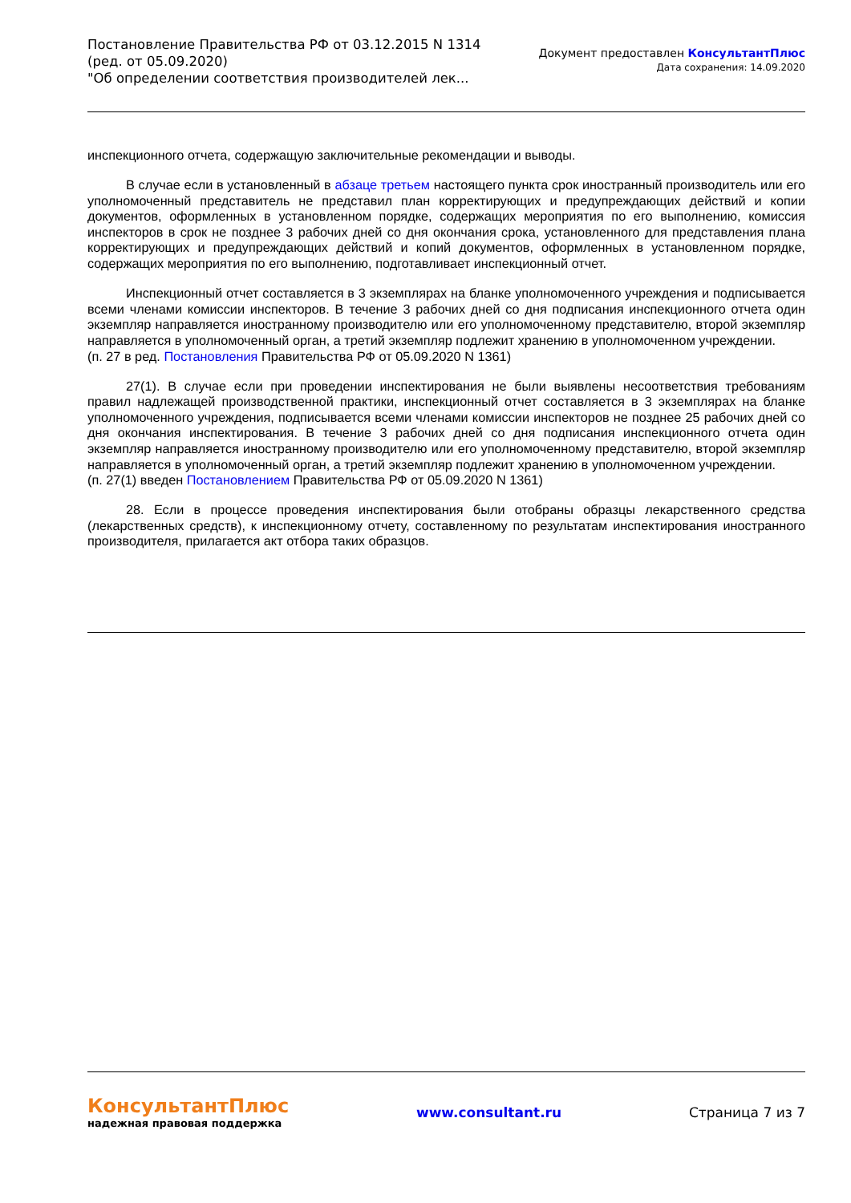Постановление Правительства РФ от 03.12.2015 N 1314
(ред. от 05.09.2020)
"Об определении соответствия производителей лек...
Документ предоставлен КонсультантПлюс
Дата сохранения: 14.09.2020
инспекционного отчета, содержащую заключительные рекомендации и выводы.
В случае если в установленный в абзаце третьем настоящего пункта срок иностранный производитель или его уполномоченный представитель не представил план корректирующих и предупреждающих действий и копии документов, оформленных в установленном порядке, содержащих мероприятия по его выполнению, комиссия инспекторов в срок не позднее 3 рабочих дней со дня окончания срока, установленного для представления плана корректирующих и предупреждающих действий и копий документов, оформленных в установленном порядке, содержащих мероприятия по его выполнению, подготавливает инспекционный отчет.
Инспекционный отчет составляется в 3 экземплярах на бланке уполномоченного учреждения и подписывается всеми членами комиссии инспекторов. В течение 3 рабочих дней со дня подписания инспекционного отчета один экземпляр направляется иностранному производителю или его уполномоченному представителю, второй экземпляр направляется в уполномоченный орган, а третий экземпляр подлежит хранению в уполномоченном учреждении.
(п. 27 в ред. Постановления Правительства РФ от 05.09.2020 N 1361)
27(1). В случае если при проведении инспектирования не были выявлены несоответствия требованиям правил надлежащей производственной практики, инспекционный отчет составляется в 3 экземплярах на бланке уполномоченного учреждения, подписывается всеми членами комиссии инспекторов не позднее 25 рабочих дней со дня окончания инспектирования. В течение 3 рабочих дней со дня подписания инспекционного отчета один экземпляр направляется иностранному производителю или его уполномоченному представителю, второй экземпляр направляется в уполномоченный орган, а третий экземпляр подлежит хранению в уполномоченном учреждении.
(п. 27(1) введен Постановлением Правительства РФ от 05.09.2020 N 1361)
28. Если в процессе проведения инспектирования были отобраны образцы лекарственного средства (лекарственных средств), к инспекционному отчету, составленному по результатам инспектирования иностранного производителя, прилагается акт отбора таких образцов.
КонсультантПлюс
надежная правовая поддержка
www.consultant.ru Страница 7 из 7